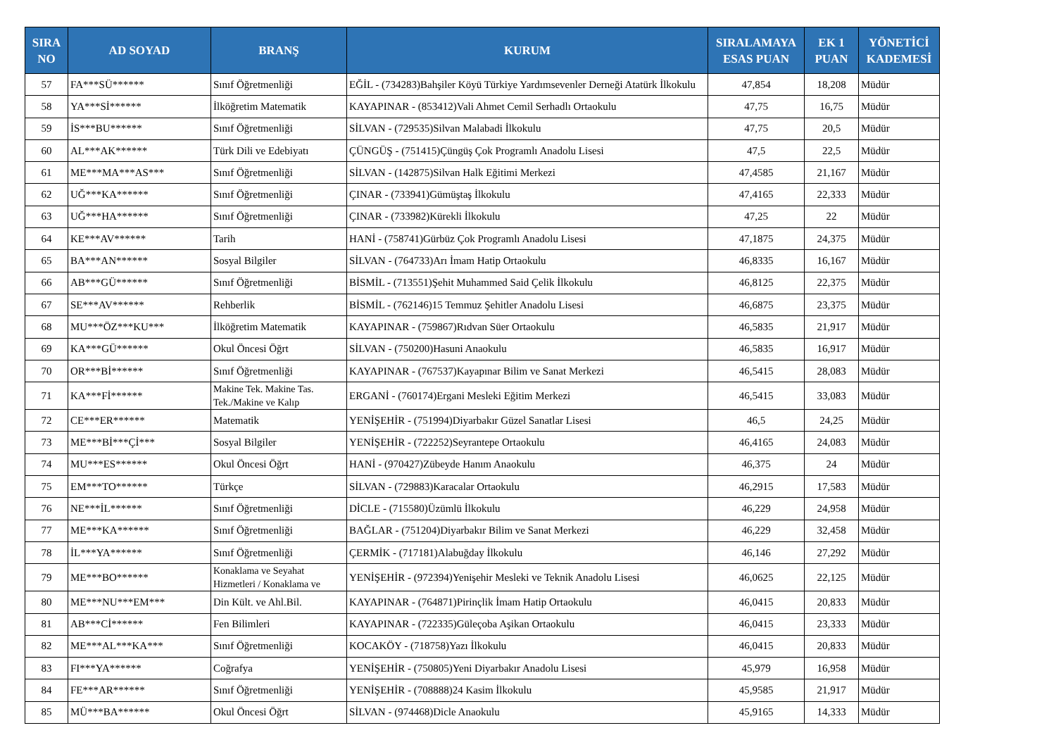| SIRA NO | AD SOYAD | BRANŞ | KURUM | SIRALAMAYA ESAS PUAN | EK 1 PUAN | YÖNETİCİ KADEMESİ |
| --- | --- | --- | --- | --- | --- | --- |
| 57 | FA***SÜ****** | Sınıf Öğretmenliği | EĞİL - (734283)Bahşiler Köyü Türkiye Yardımsevenler Derneği Atatürk İlkokulu | 47,854 | 18,208 | Müdür |
| 58 | YA***Sİ****** | İlköğretim Matematik | KAYAPINAR - (853412)Vali Ahmet Cemil Serhadlı Ortaokulu | 47,75 | 16,75 | Müdür |
| 59 | İS***BU****** | Sınıf Öğretmenliği | SİLVAN - (729535)Silvan Malabadi İlkokulu | 47,75 | 20,5 | Müdür |
| 60 | AL***AK****** | Türk Dili ve Edebiyatı | ÇÜNGÜŞ - (751415)Çüngüş Çok Programlı Anadolu Lisesi | 47,5 | 22,5 | Müdür |
| 61 | ME***MA***AS*** | Sınıf Öğretmenliği | SİLVAN - (142875)Silvan Halk Eğitimi Merkezi | 47,4585 | 21,167 | Müdür |
| 62 | UĞ***KA****** | Sınıf Öğretmenliği | ÇINAR - (733941)Gümüştaş İlkokulu | 47,4165 | 22,333 | Müdür |
| 63 | UĞ***HA****** | Sınıf Öğretmenliği | ÇINAR - (733982)Kürekli İlkokulu | 47,25 | 22 | Müdür |
| 64 | KE***AV****** | Tarih | HANİ - (758741)Gürbüz Çok Programlı Anadolu Lisesi | 47,1875 | 24,375 | Müdür |
| 65 | BA***AN****** | Sosyal Bilgiler | SİLVAN - (764733)Arı İmam Hatip Ortaokulu | 46,8335 | 16,167 | Müdür |
| 66 | AB***GÜ****** | Sınıf Öğretmenliği | BİSMİL - (713551)Şehit Muhammed Said Çelik İlkokulu | 46,8125 | 22,375 | Müdür |
| 67 | SE***AV****** | Rehberlik | BİSMİL - (762146)15 Temmuz Şehitler Anadolu Lisesi | 46,6875 | 23,375 | Müdür |
| 68 | MU***ÖZ***KU*** | İlköğretim Matematik | KAYAPINAR - (759867)Rıdvan Süer Ortaokulu | 46,5835 | 21,917 | Müdür |
| 69 | KA***GÜ****** | Okul Öncesi Öğrt | SİLVAN - (750200)Hasuni Anaokulu | 46,5835 | 16,917 | Müdür |
| 70 | OR***Bİ****** | Sınıf Öğretmenliği | KAYAPINAR - (767537)Kayapınar Bilim ve Sanat Merkezi | 46,5415 | 28,083 | Müdür |
| 71 | KA***Fİ****** | Makine Tek. Makine Tas. Tek./Makine ve Kalıp | ERGANİ - (760174)Ergani Mesleki Eğitim Merkezi | 46,5415 | 33,083 | Müdür |
| 72 | CE***ER****** | Matematik | YENİŞEHİR - (751994)Diyarbakır Güzel Sanatlar Lisesi | 46,5 | 24,25 | Müdür |
| 73 | ME***Bİ***Çİ*** | Sosyal Bilgiler | YENİŞEHİR - (722252)Seyrantepe Ortaokulu | 46,4165 | 24,083 | Müdür |
| 74 | MU***ES****** | Okul Öncesi Öğrt | HANİ - (970427)Zübeyde Hanım Anaokulu | 46,375 | 24 | Müdür |
| 75 | EM***TO****** | Türkçe | SİLVAN - (729883)Karacalar Ortaokulu | 46,2915 | 17,583 | Müdür |
| 76 | NE***İL****** | Sınıf Öğretmenliği | DİCLE - (715580)Üzümlü İlkokulu | 46,229 | 24,958 | Müdür |
| 77 | ME***KA****** | Sınıf Öğretmenliği | BAĞLAR - (751204)Diyarbakır Bilim ve Sanat Merkezi | 46,229 | 32,458 | Müdür |
| 78 | İL***YA****** | Sınıf Öğretmenliği | ÇERMİK - (717181)Alabuğday İlkokulu | 46,146 | 27,292 | Müdür |
| 79 | ME***BO****** | Konaklama ve Seyahat Hizmetleri / Konaklama ve | YENİŞEHİR - (972394)Yenişehir Mesleki ve Teknik Anadolu Lisesi | 46,0625 | 22,125 | Müdür |
| 80 | ME***NU***EM*** | Din Kült. ve Ahl.Bil. | KAYAPINAR - (764871)Pirinçlik İmam Hatip Ortaokulu | 46,0415 | 20,833 | Müdür |
| 81 | AB***Cİ****** | Fen Bilimleri | KAYAPINAR - (722335)Güleçoba Aşikan Ortaokulu | 46,0415 | 23,333 | Müdür |
| 82 | ME***AL***KA*** | Sınıf Öğretmenliği | KOCAKÖY - (718758)Yazı İlkokulu | 46,0415 | 20,833 | Müdür |
| 83 | FI***YA****** | Coğrafya | YENİŞEHİR - (750805)Yeni Diyarbakır Anadolu Lisesi | 45,979 | 16,958 | Müdür |
| 84 | FE***AR****** | Sınıf Öğretmenliği | YENİŞEHİR - (708888)24 Kasim İlkokulu | 45,9585 | 21,917 | Müdür |
| 85 | MÜ***BA****** | Okul Öncesi Öğrt | SİLVAN - (974468)Dicle Anaokulu | 45,9165 | 14,333 | Müdür |